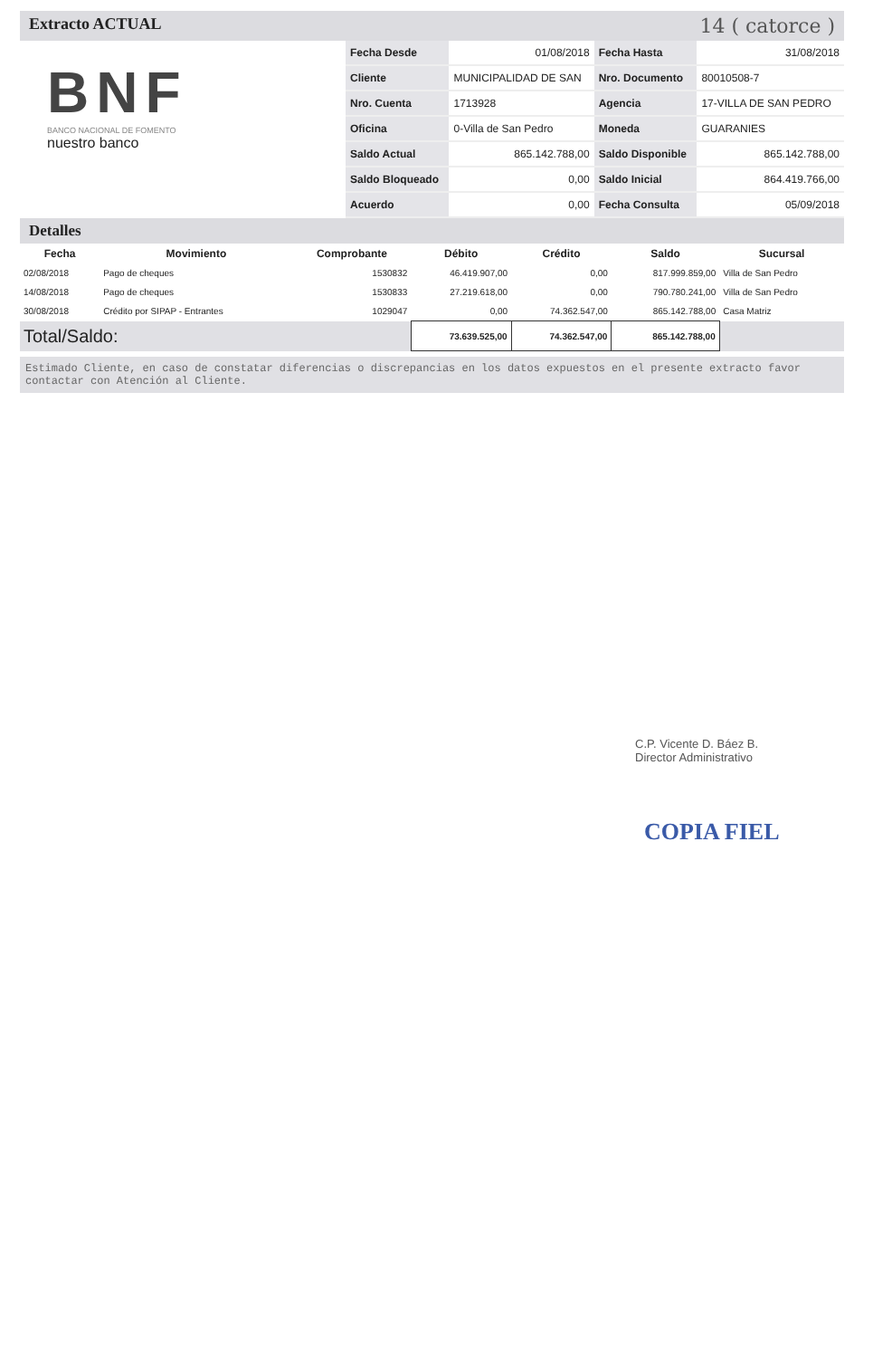Extracto ACTUAL 14 ( catorce )
BNF
BANCO NACIONAL DE FOMENTO
nuestro banco
| Fecha Desde | 01/08/2018 | Fecha Hasta | 31/08/2018 |
| Cliente | MUNICIPALIDAD DE SAN | Nro. Documento | 80010508-7 |
| Nro. Cuenta | 1713928 | Agencia | 17-VILLA DE SAN PEDRO |
| Oficina | 0-Villa de San Pedro | Moneda | GUARANIES |
| Saldo Actual | 865.142.788,00 | Saldo Disponible | 865.142.788,00 |
| Saldo Bloqueado | 0,00 | Saldo Inicial | 864.419.766,00 |
| Acuerdo | 0,00 | Fecha Consulta | 05/09/2018 |
Detalles
| Fecha | Movimiento | Comprobante | Débito | Crédito | Saldo | Sucursal |
| --- | --- | --- | --- | --- | --- | --- |
| 02/08/2018 | Pago de cheques | 1530832 | 46.419.907,00 | 0,00 | 817.999.859,00 | Villa de San Pedro |
| 14/08/2018 | Pago de cheques | 1530833 | 27.219.618,00 | 0,00 | 790.780.241,00 | Villa de San Pedro |
| 30/08/2018 | Crédito por SIPAP - Entrantes | 1029047 | 0,00 | 74.362.547,00 | 865.142.788,00 | Casa Matriz |
| Total/Saldo: | | | 73.639.525,00 | 74.362.547,00 | 865.142.788,00 | |
Estimado Cliente, en caso de constatar diferencias o discrepancias en los datos expuestos en el presente extracto favor contactar con Atención al Cliente.
C.P. Vicente D. Báez B.
Director Administrativo
COPIA FIEL